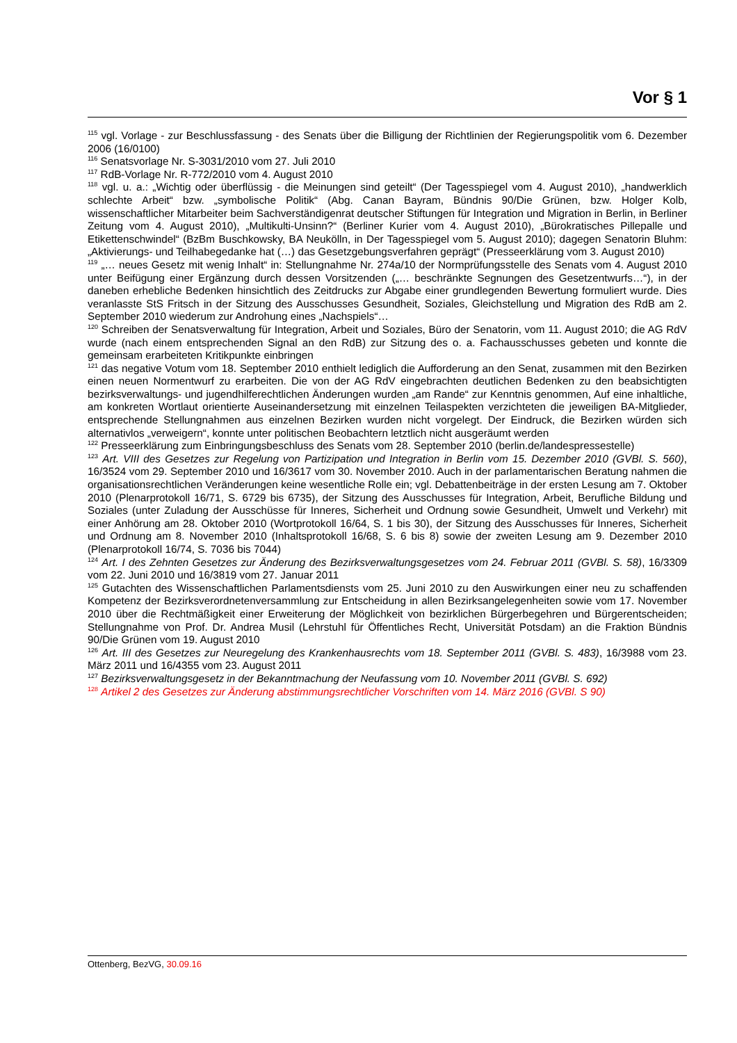Vor § 1
<sup>115</sup> vgl. Vorlage - zur Beschlussfassung - des Senats über die Billigung der Richtlinien der Regierungspolitik vom 6. Dezember 2006 (16/0100)
<sup>116</sup> Senatsvorlage Nr. S-3031/2010 vom 27. Juli 2010
<sup>117</sup> RdB-Vorlage Nr. R-772/2010 vom 4. August 2010
<sup>118</sup> vgl. u. a.: „Wichtig oder überflüssig - die Meinungen sind geteilt“ (Der Tagesspiegel vom 4. August 2010), „handwerklich schlechte Arbeit“ bzw. „symbolische Politik“ (Abg. Canan Bayram, Bündnis 90/Die Grünen, bzw. Holger Kolb, wissenschaftlicher Mitarbeiter beim Sachverständigenrat deutscher Stiftungen für Integration und Migration in Berlin, in Berliner Zeitung vom 4. August 2010), „Multikulti-Unsinn?“ (Berliner Kurier vom 4. August 2010), „Bürokratisches Pillepalle und Etikettenschwindel“ (BzBm Buschkowsky, BA Neukölln, in Der Tagesspiegel vom 5. August 2010); dagegen Senatorin Bluhm: „Aktivierungs- und Teilhabegedanke hat (…) das Gesetzgebungsverfahren geprägt“ (Presseerklärung vom 3. August 2010)
<sup>119</sup> „… neues Gesetz mit wenig Inhalt“ in: Stellungnahme Nr. 274a/10 der Normprüfungsstelle des Senats vom 4. August 2010 unter Beifügung einer Ergänzung durch dessen Vorsitzenden („… beschränkte Segnungen des Gesetzentwurfs…“), in der daneben erhebliche Bedenken hinsichtlich des Zeitdrucks zur Abgabe einer grundlegenden Bewertung formuliert wurde. Dies veranlasste StS Fritsch in der Sitzung des Ausschusses Gesundheit, Soziales, Gleichstellung und Migration des RdB am 2. September 2010 wiederum zur Androhung eines „Nachspiels“…
<sup>120</sup> Schreiben der Senatsverwaltung für Integration, Arbeit und Soziales, Büro der Senatorin, vom 11. August 2010; die AG RdV wurde (nach einem entsprechenden Signal an den RdB) zur Sitzung des o. a. Fachausschusses gebeten und konnte die gemeinsam erarbeiteten Kritikpunkte einbringen
<sup>121</sup> das negative Votum vom 18. September 2010 enthielt lediglich die Aufforderung an den Senat, zusammen mit den Bezirken einen neuen Normentwurf zu erarbeiten. Die von der AG RdV eingebrachten deutlichen Bedenken zu den beabsichtigten bezirksverwaltungs- und jugendhilferechtlichen Änderungen wurden „am Rande“ zur Kenntnis genommen, Auf eine inhaltliche, am konkreten Wortlaut orientierte Auseinandersetzung mit einzelnen Teilaspekten verzichteten die jeweiligen BA-Mitglieder, entsprechende Stellungnahmen aus einzelnen Bezirken wurden nicht vorgelegt. Der Eindruck, die Bezirken würden sich alternativlos „verweigern“, konnte unter politischen Beobachtern letztlich nicht ausgeräumt werden
<sup>122</sup> Presseerklärung zum Einbringungsbeschluss des Senats vom 28. September 2010 (berlin.de/landespressestelle)
<sup>123</sup> Art. VIII des Gesetzes zur Regelung von Partizipation und Integration in Berlin vom 15. Dezember 2010 (GVBl. S. 560), 16/3524 vom 29. September 2010 und 16/3617 vom 30. November 2010. Auch in der parlamentarischen Beratung nahmen die organisationsrechtlichen Veränderungen keine wesentliche Rolle ein; vgl. Debattenbeiträge in der ersten Lesung am 7. Oktober 2010 (Plenarprotokoll 16/71, S. 6729 bis 6735), der Sitzung des Ausschusses für Integration, Arbeit, Berufliche Bildung und Soziales (unter Zuladung der Ausschüsse für Inneres, Sicherheit und Ordnung sowie Gesundheit, Umwelt und Verkehr) mit einer Anhörung am 28. Oktober 2010 (Wortprotokoll 16/64, S. 1 bis 30), der Sitzung des Ausschusses für Inneres, Sicherheit und Ordnung am 8. November 2010 (Inhaltsprotokoll 16/68, S. 6 bis 8) sowie der zweiten Lesung am 9. Dezember 2010 (Plenarprotokoll 16/74, S. 7036 bis 7044)
<sup>124</sup> Art. I des Zehnten Gesetzes zur Änderung des Bezirksverwaltungsgesetzes vom 24. Februar 2011 (GVBl. S. 58), 16/3309 vom 22. Juni 2010 und 16/3819 vom 27. Januar 2011
<sup>125</sup> Gutachten des Wissenschaftlichen Parlamentsdiensts vom 25. Juni 2010 zu den Auswirkungen einer neu zu schaffenden Kompetenz der Bezirksverordnetenversammlung zur Entscheidung in allen Bezirksangelegenheiten sowie vom 17. November 2010 über die Rechtmäßigkeit einer Erweiterung der Möglichkeit von bezirklichen Bürgerbegehren und Bürgerentscheiden; Stellungnahme von Prof. Dr. Andrea Musil (Lehrstuhl für Öffentliches Recht, Universität Potsdam) an die Fraktion Bündnis 90/Die Grünen vom 19. August 2010
<sup>126</sup> Art. III des Gesetzes zur Neuregelung des Krankenhausrechts vom 18. September 2011 (GVBl. S. 483), 16/3988 vom 23. März 2011 und 16/4355 vom 23. August 2011
<sup>127</sup> Bezirksverwaltungsgesetz in der Bekanntmachung der Neufassung vom 10. November 2011 (GVBl. S. 692)
<sup>128</sup> Artikel 2 des Gesetzes zur Änderung abstimmungsrechtlicher Vorschriften vom 14. März 2016 (GVBl. S 90)
Ottenberg, BezVG, 30.09.16